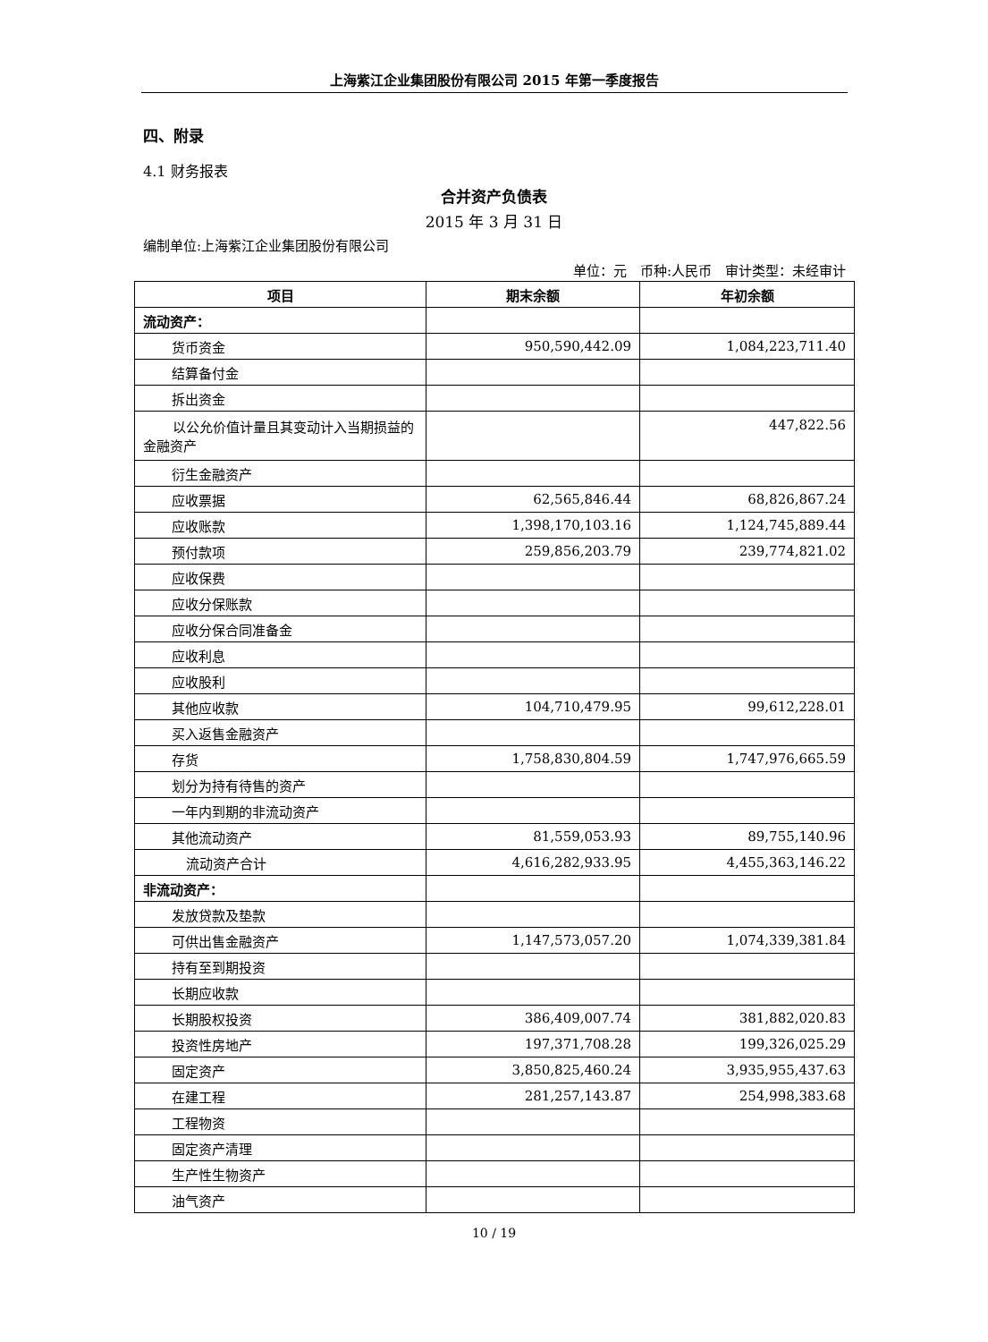上海紫江企业集团股份有限公司 2015 年第一季度报告
四、附录
4.1 财务报表
合并资产负债表
2015 年 3 月 31 日
编制单位:上海紫江企业集团股份有限公司
单位：元　币种:人民币　审计类型：未经审计
| 项目 | 期末余额 | 年初余额 |
| --- | --- | --- |
| 流动资产： | | |
| 货币资金 | 950,590,442.09 | 1,084,223,711.40 |
| 结算备付金 | | |
| 拆出资金 | | |
| 以公允价值计量且其变动计入当期损益的金融资产 | | 447,822.56 |
| 衍生金融资产 | | |
| 应收票据 | 62,565,846.44 | 68,826,867.24 |
| 应收账款 | 1,398,170,103.16 | 1,124,745,889.44 |
| 预付款项 | 259,856,203.79 | 239,774,821.02 |
| 应收保费 | | |
| 应收分保账款 | | |
| 应收分保合同准备金 | | |
| 应收利息 | | |
| 应收股利 | | |
| 其他应收款 | 104,710,479.95 | 99,612,228.01 |
| 买入返售金融资产 | | |
| 存货 | 1,758,830,804.59 | 1,747,976,665.59 |
| 划分为持有待售的资产 | | |
| 一年内到期的非流动资产 | | |
| 其他流动资产 | 81,559,053.93 | 89,755,140.96 |
| 流动资产合计 | 4,616,282,933.95 | 4,455,363,146.22 |
| 非流动资产： | | |
| 发放贷款及垫款 | | |
| 可供出售金融资产 | 1,147,573,057.20 | 1,074,339,381.84 |
| 持有至到期投资 | | |
| 长期应收款 | | |
| 长期股权投资 | 386,409,007.74 | 381,882,020.83 |
| 投资性房地产 | 197,371,708.28 | 199,326,025.29 |
| 固定资产 | 3,850,825,460.24 | 3,935,955,437.63 |
| 在建工程 | 281,257,143.87 | 254,998,383.68 |
| 工程物资 | | |
| 固定资产清理 | | |
| 生产性生物资产 | | |
| 油气资产 | | |
10 / 19